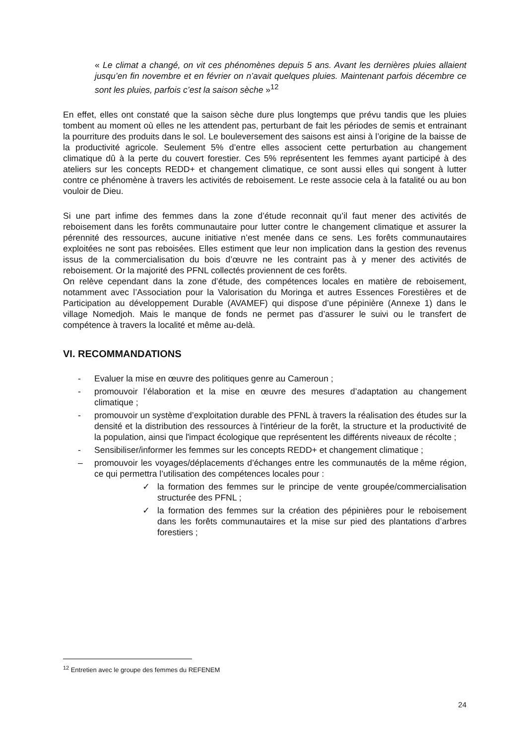« Le climat a changé, on vit ces phénomènes depuis 5 ans. Avant les dernières pluies allaient jusqu’en fin novembre et en février on n’avait quelques pluies. Maintenant parfois décembre ce sont les pluies, parfois c’est la saison sèche »<sup>12</sup>
En effet, elles ont constaté que la saison sèche dure plus longtemps que prévu tandis que les pluies tombent au moment où elles ne les attendent pas, perturbant de fait les périodes de semis et entrainant la pourriture des produits dans le sol. Le bouleversement des saisons est ainsi à l’origine de la baisse de la productivité agricole. Seulement 5% d’entre elles associent cette perturbation au changement climatique dû à la perte du couvert forestier. Ces 5% représentent les femmes ayant participé à des ateliers sur les concepts REDD+ et changement climatique, ce sont aussi elles qui songent à lutter contre ce phénomène à travers les activités de reboisement. Le reste associe cela à la fatalité ou au bon vouloir de Dieu.
Si une part infime des femmes dans la zone d’étude reconnait qu’il faut mener des activités de reboisement dans les forêts communautaire pour lutter contre le changement climatique et assurer la pérennité des ressources, aucune initiative n’est menée dans ce sens. Les forêts communautaires exploitées ne sont pas reboisées. Elles estiment que leur non implication dans la gestion des revenus issus de la commercialisation du bois d’œuvre ne les contraint pas à y mener des activités de reboisement. Or la majorité des PFNL collectés proviennent de ces forêts.
On relève cependant dans la zone d’étude, des compétences locales en matière de reboisement, notamment avec l’Association pour la Valorisation du Moringa et autres Essences Forestières et de Participation au développement Durable (AVAMEF) qui dispose d’une pépinière (Annexe 1) dans le village Nomedjoh. Mais le manque de fonds ne permet pas d’assurer le suivi ou le transfert de compétence à travers la localité et même au-delà.
VI. RECOMMANDATIONS
- Evaluer la mise en œuvre des politiques genre au Cameroun ;
- promouvoir l’élaboration et la mise en œuvre des mesures d’adaptation au changement climatique ;
- promouvoir un système d’exploitation durable des PFNL à travers la réalisation des études sur la densité et la distribution des ressources à l'intérieur de la forêt, la structure et la productivité de la population, ainsi que l'impact écologique que représentent les différents niveaux de récolte ;
- Sensibiliser/informer les femmes sur les concepts REDD+ et changement climatique ;
– promouvoir les voyages/déplacements d’échanges entre les communautés de la même région, ce qui permettra l’utilisation des compétences locales pour :
✓ la formation des femmes sur le principe de vente groupée/commercialisation structurée des PFNL ;
✓ la formation des femmes sur la création des pépinières pour le reboisement dans les forêts communautaires et la mise sur pied des plantations d’arbres forestiers ;
<sup>12</sup> Entretien avec le groupe des femmes du REFENEM
24